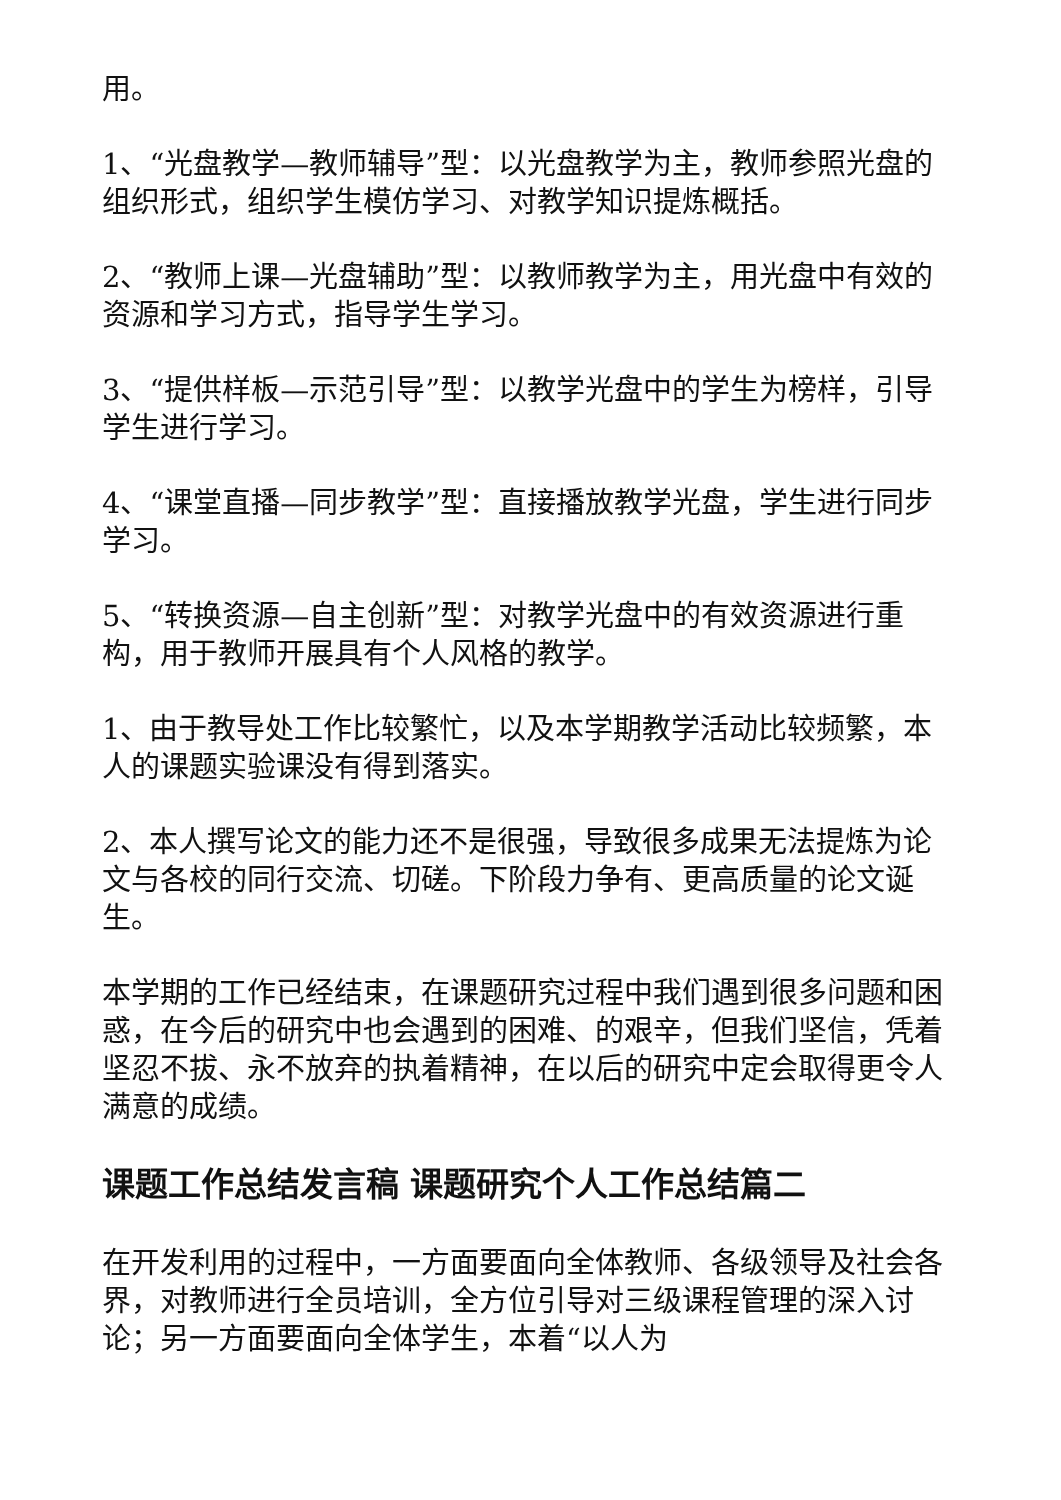用。
1、“光盘教学—教师辅导”型：以光盘教学为主，教师参照光盘的组织形式，组织学生模仿学习、对教学知识提炼概括。
2、“教师上课—光盘辅助”型：以教师教学为主，用光盘中有效的资源和学习方式，指导学生学习。
3、“提供样板—示范引导”型：以教学光盘中的学生为榜样，引导学生进行学习。
4、“课堂直播—同步教学”型：直接播放教学光盘，学生进行同步学习。
5、“转换资源—自主创新”型：对教学光盘中的有效资源进行重构，用于教师开展具有个人风格的教学。
1、由于教导处工作比较繁忙，以及本学期教学活动比较频繁，本人的课题实验课没有得到落实。
2、本人撰写论文的能力还不是很强，导致很多成果无法提炼为论文与各校的同行交流、切磋。下阶段力争有、更高质量的论文诞生。
本学期的工作已经结束，在课题研究过程中我们遇到很多问题和困惑，在今后的研究中也会遇到的困难、的艰辛，但我们坚信，凭着坚忍不拔、永不放弃的执着精神，在以后的研究中定会取得更令人满意的成绩。
课题工作总结发言稿 课题研究个人工作总结篇二
在开发利用的过程中，一方面要面向全体教师、各级领导及社会各界，对教师进行全员培训，全方位引导对三级课程管理的深入讨论；另一方面要面向全体学生，本着“以人为